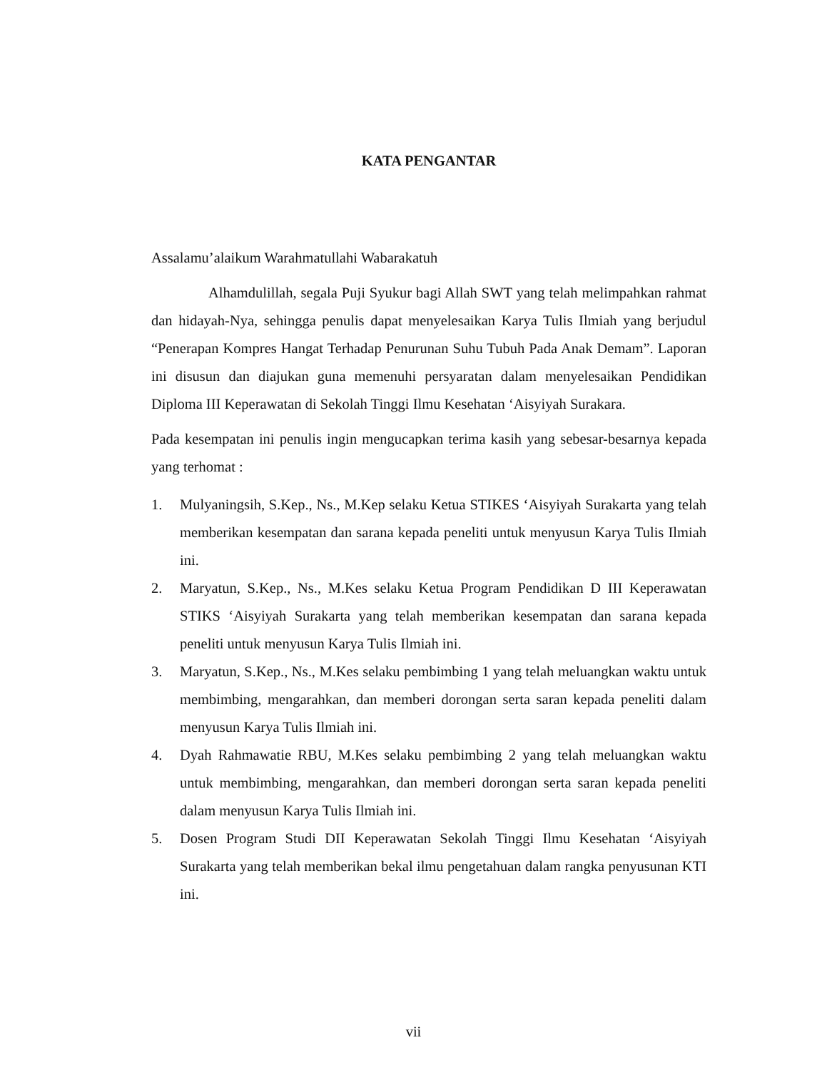KATA PENGANTAR
Assalamu’alaikum Warahmatullahi Wabarakatuh
Alhamdulillah, segala Puji Syukur bagi Allah SWT yang telah melimpahkan rahmat dan hidayah-Nya, sehingga penulis dapat menyelesaikan Karya Tulis Ilmiah yang berjudul “Penerapan Kompres Hangat Terhadap Penurunan Suhu Tubuh Pada Anak Demam”. Laporan ini disusun dan diajukan guna memenuhi persyaratan dalam menyelesaikan Pendidikan Diploma III Keperawatan di Sekolah Tinggi Ilmu Kesehatan ‘Aisyiyah Surakara.
Pada kesempatan ini penulis ingin mengucapkan terima kasih yang sebesar-besarnya kepada yang terhomat :
1. Mulyaningsih, S.Kep., Ns., M.Kep selaku Ketua STIKES ‘Aisyiyah Surakarta yang telah memberikan kesempatan dan sarana kepada peneliti untuk menyusun Karya Tulis Ilmiah ini.
2. Maryatun, S.Kep., Ns., M.Kes selaku Ketua Program Pendidikan D III Keperawatan STIKS ‘Aisyiyah Surakarta yang telah memberikan kesempatan dan sarana kepada peneliti untuk menyusun Karya Tulis Ilmiah ini.
3. Maryatun, S.Kep., Ns., M.Kes selaku pembimbing 1 yang telah meluangkan waktu untuk membimbing, mengarahkan, dan memberi dorongan serta saran kepada peneliti dalam menyusun Karya Tulis Ilmiah ini.
4. Dyah Rahmawatie RBU, M.Kes selaku pembimbing 2 yang telah meluangkan waktu untuk membimbing, mengarahkan, dan memberi dorongan serta saran kepada peneliti dalam menyusun Karya Tulis Ilmiah ini.
5. Dosen Program Studi DII Keperawatan Sekolah Tinggi Ilmu Kesehatan ‘Aisyiyah Surakarta yang telah memberikan bekal ilmu pengetahuan dalam rangka penyusunan KTI ini.
vii